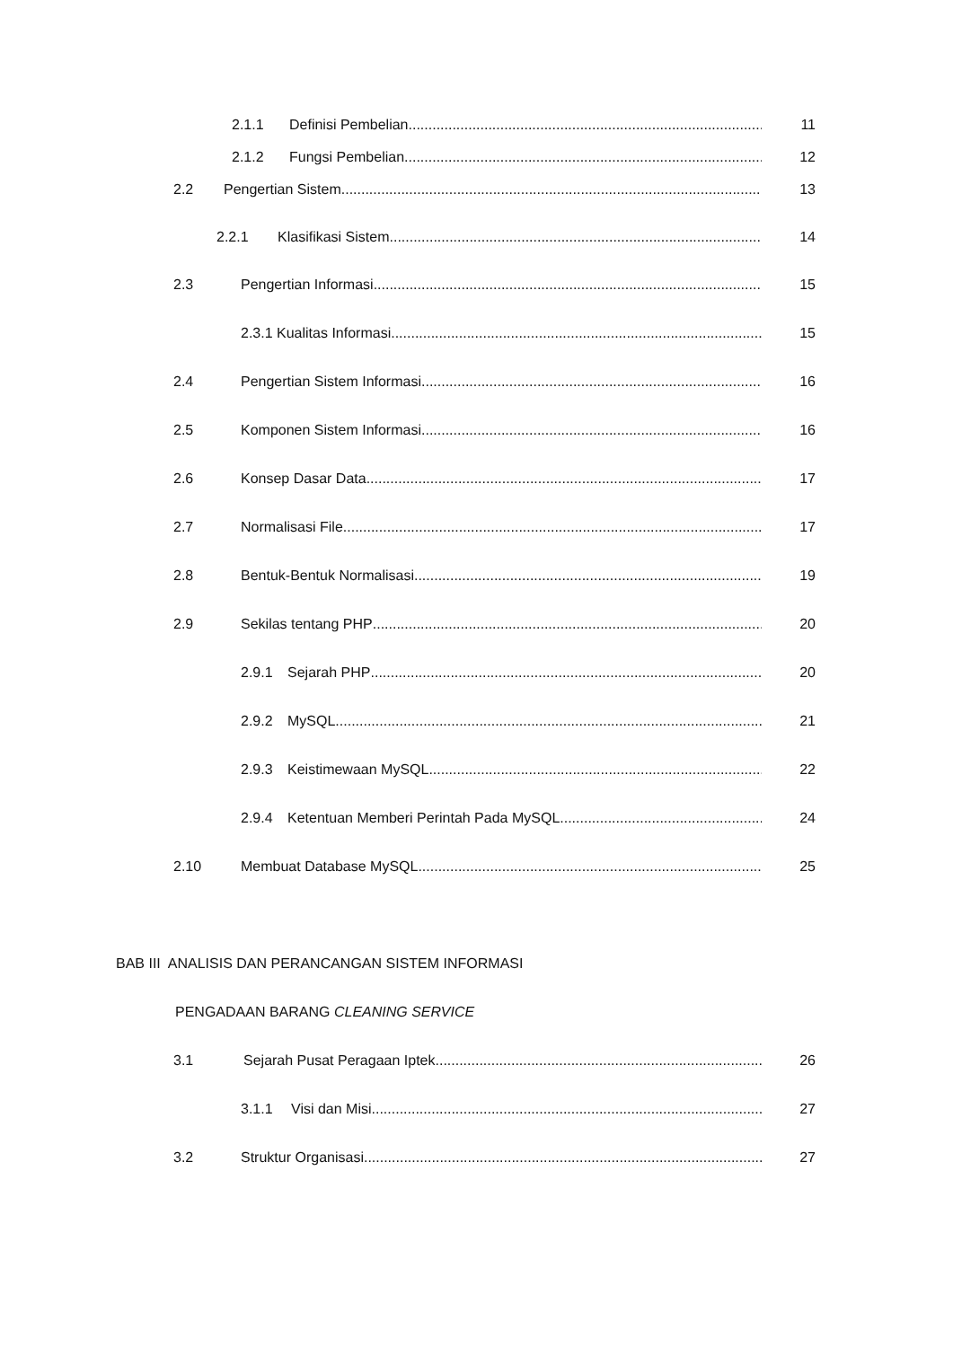2.1.1 Definisi Pembelian 11
2.1.2 Fungsi Pembelian 12
2.2 Pengertian Sistem 13
2.2.1 Klasifikasi Sistem 14
2.3 Pengertian Informasi 15
2.3.1 Kualitas Informasi 15
2.4 Pengertian Sistem Informasi 16
2.5 Komponen Sistem Informasi 16
2.6 Konsep Dasar Data 17
2.7 Normalisasi File 17
2.8 Bentuk-Bentuk Normalisasi 19
2.9 Sekilas tentang PHP 20
2.9.1 Sejarah PHP 20
2.9.2 MySQL 21
2.9.3 Keistimewaan MySQL 22
2.9.4 Ketentuan Memberi Perintah Pada MySQL 24
2.10 Membuat Database MySQL 25
BAB III ANALISIS DAN PERANCANGAN SISTEM INFORMASI
PENGADAAN BARANG CLEANING SERVICE
3.1 Sejarah Pusat Peragaan Iptek 26
3.1.1 Visi dan Misi 27
3.2 Struktur Organisasi 27